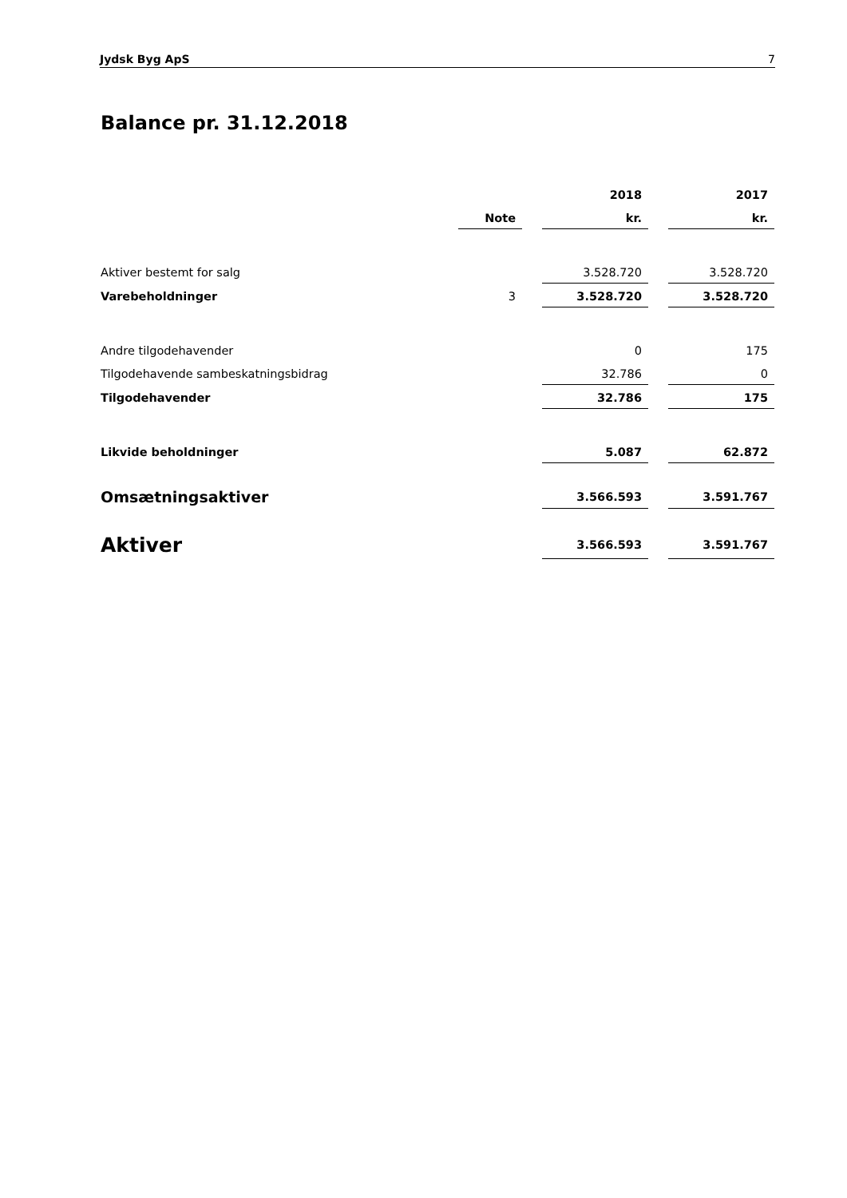Jydsk Byg ApS 7
Balance pr. 31.12.2018
| | | | 2018 | | 2017 |
| --- | --- | --- | --- | --- | --- |
| | Note | | kr. | | kr. |
| Aktiver bestemt for salg | | | 3.528.720 | | 3.528.720 |
| Varebeholdninger | 3 | | 3.528.720 | | 3.528.720 |
| Andre tilgodehavender | | | 0 | | 175 |
| Tilgodehavende sambeskatningsbidrag | | | 32.786 | | 0 |
| Tilgodehavender | | | 32.786 | | 175 |
| Likvide beholdninger | | | 5.087 | | 62.872 |
| Omsætningsaktiver | | | 3.566.593 | | 3.591.767 |
| Aktiver | | | 3.566.593 | | 3.591.767 |